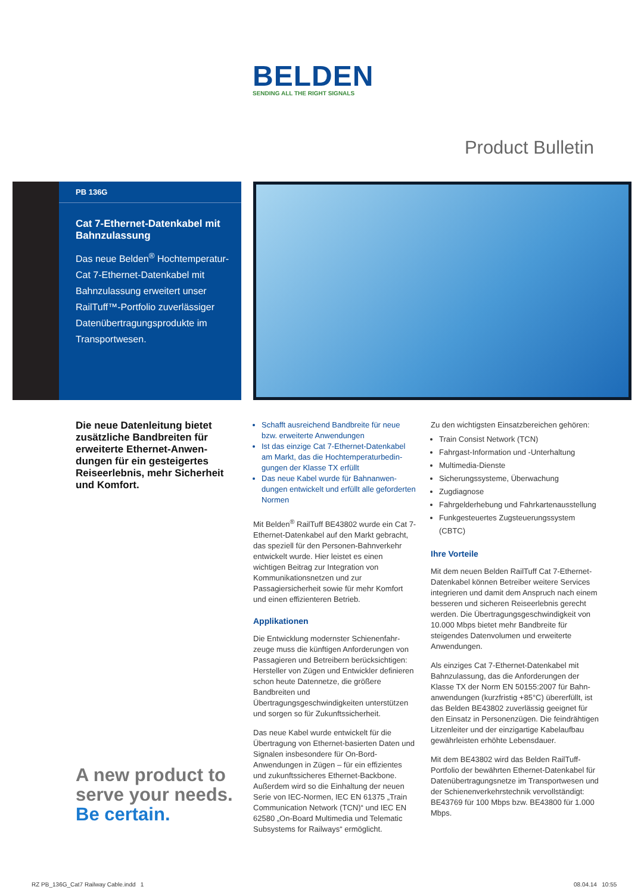BELDEN
SENDING ALL THE RIGHT SIGNALS
Product Bulletin
PB 136G
Cat 7-Ethernet-Datenkabel mit Bahnzulassung
Das neue Belden<sup>®</sup> Hochtemperatur-Cat 7-Ethernet-Datenkabel mit Bahnzulassung erweitert unser RailTuff™-Portfolio zuverlässiger Datenübertragungsprodukte im Transportwesen.
Die neue Datenleitung bietet zusätzliche Bandbreiten für erweiterte Ethernet-Anwen­dungen für ein gesteigertes Reiseerlebnis, mehr Sicher­heit und Komfort.
Schafft ausreichend Bandbreite für neue bzw. erweiterte Anwendungen
Ist das einzige Cat 7-Ethernet-Datenkabel am Markt, das die Hochtemperaturbedin­gungen der Klasse TX erfüllt
Das neue Kabel wurde für Bahnanwen­dungen entwickelt und erfüllt alle geforderten Normen
Mit Belden<sup>®</sup> RailTuff BE43802 wurde ein Cat 7-Ethernet-Datenkabel auf den Markt gebracht, das speziell für den Personen-Bahnverkehr entwickelt wurde. Hier leistet es einen wichtigen Beitrag zur Integration von Kommunikations­netzen und zur Passagiersicherheit sowie für mehr Komfort und einen effizienteren Betrieb.
Applikationen
Die Entwicklung modernster Schienenfahr­zeuge muss die künftigen Anforderungen von Passagieren und Betreibern berücksichtigen: Hersteller von Zügen und Entwickler definieren schon heute Datennetze, die größere Bandbreiten und Übertragungsgeschwindigkeiten unter­stützen und sorgen so für Zukunftssicherheit.
Das neue Kabel wurde entwickelt für die Übertragung von Ethernet-basierten Daten und Signalen insbesondere für On-Bord-Anwendungen in Zügen – für ein effizientes und zukunftssicheres Ethernet-Backbone. Außerdem wird so die Einhaltung der neuen Serie von IEC-Normen, IEC EN 61375 „Train Communication Network (TCN)“ und IEC EN 62580 „On-Board Multimedia und Telematic Subsystems for Railways“ ermöglicht.
Zu den wichtigsten Einsatzbereichen gehören:
Train Consist Network (TCN)
Fahrgast-Information und -Unterhaltung
Multimedia-Dienste
Sicherungssysteme, Überwachung
Zugdiagnose
Fahrgelderhebung und Fahrkartenausstellung
Funkgesteuertes Zugsteuerungssystem (CBTC)
Ihre Vorteile
Mit dem neuen Belden RailTuff Cat 7-Ethernet-Datenkabel können Betreiber weitere Services integrieren und damit dem Anspruch nach einem besseren und sicheren Reiseerlebnis gerecht werden. Die Übertragungsgeschwindig­keit von 10.000 Mbps bietet mehr Bandbreite für steigendes Datenvolumen und erweiterte Anwendungen.
Als einziges Cat 7-Ethernet-Datenkabel mit Bahnzulassung, das die Anforderungen der Klasse TX der Norm EN 50155:2007 für Bahn­anwendungen (kurzfristig +85°C) übererfüllt, ist das Belden BE43802 zuverlässig geeignet für den Einsatz in Personenzügen. Die feindrähtigen Litzenleiter und der einzigartige Kabelaufbau gewährleisten erhöhte Lebensdauer.
Mit dem BE43802 wird das Belden RailTuff-Portfolio der bewährten Ethernet-Datenkabel für Datenübertragungsnetze im Transport­wesen und der Schienenverkehrstechnik vervollständigt: BE43769 für 100 Mbps bzw. BE43800 für 1.000 Mbps.
A new product to
serve your needs.
Be certain.
RZ PB_136G_Cat7 Railway Cable.indd 1
08.04.14 10:55